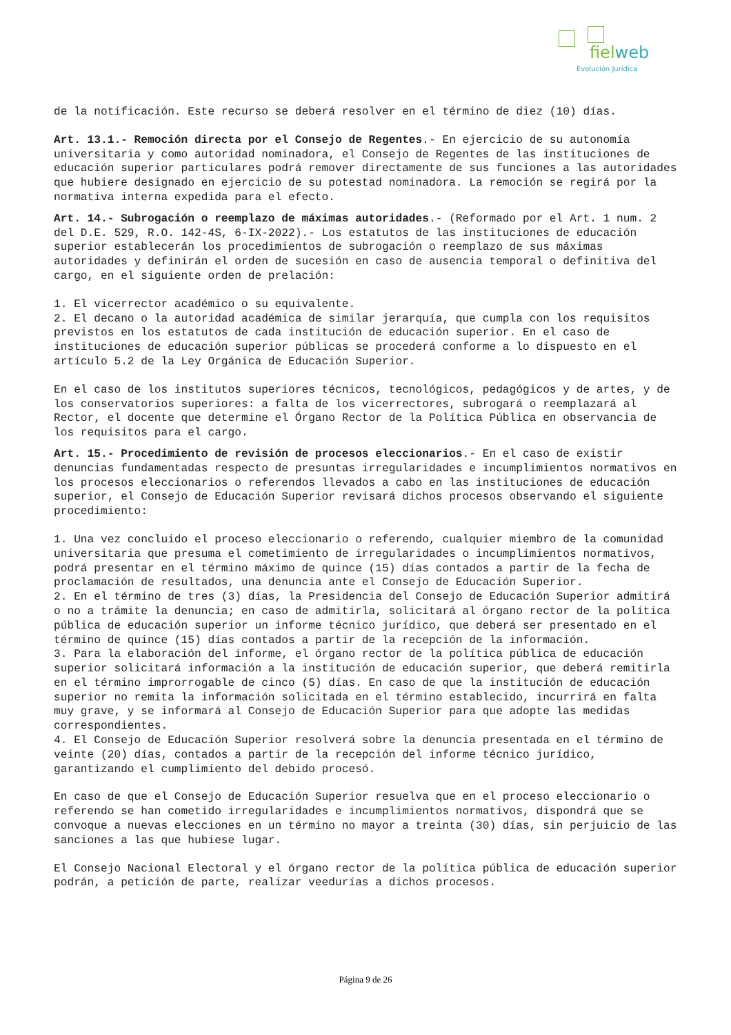fielweb
Evolución Jurídica
de la notificación. Este recurso se deberá resolver en el término de diez (10) días.
Art. 13.1.- Remoción directa por el Consejo de Regentes.- En ejercicio de su autonomía universitaria y como autoridad nominadora, el Consejo de Regentes de las instituciones de educación superior particulares podrá remover directamente de sus funciones a las autoridades que hubiere designado en ejercicio de su potestad nominadora. La remoción se regirá por la normativa interna expedida para el efecto.
Art. 14.- Subrogación o reemplazo de máximas autoridades.- (Reformado por el Art. 1 num. 2 del D.E. 529, R.O. 142-4S, 6-IX-2022).- Los estatutos de las instituciones de educación superior establecerán los procedimientos de subrogación o reemplazo de sus máximas autoridades y definirán el orden de sucesión en caso de ausencia temporal o definitiva del cargo, en el siguiente orden de prelación:
1. El vicerrector académico o su equivalente.
2. El decano o la autoridad académica de similar jerarquía, que cumpla con los requisitos previstos en los estatutos de cada institución de educación superior. En el caso de instituciones de educación superior públicas se procederá conforme a lo dispuesto en el artículo 5.2 de la Ley Orgánica de Educación Superior.
En el caso de los institutos superiores técnicos, tecnológicos, pedagógicos y de artes, y de los conservatorios superiores: a falta de los vicerrectores, subrogará o reemplazará al Rector, el docente que determine el Órgano Rector de la Política Pública en observancia de los requisitos para el cargo.
Art. 15.- Procedimiento de revisión de procesos eleccionarios.- En el caso de existir denuncias fundamentadas respecto de presuntas irregularidades e incumplimientos normativos en los procesos eleccionarios o referendos llevados a cabo en las instituciones de educación superior, el Consejo de Educación Superior revisará dichos procesos observando el siguiente procedimiento:
1. Una vez concluido el proceso eleccionario o referendo, cualquier miembro de la comunidad universitaria que presuma el cometimiento de irregularidades o incumplimientos normativos, podrá presentar en el término máximo de quince (15) días contados a partir de la fecha de proclamación de resultados, una denuncia ante el Consejo de Educación Superior.
2. En el término de tres (3) días, la Presidencia del Consejo de Educación Superior admitirá o no a trámite la denuncia; en caso de admitirla, solicitará al órgano rector de la política pública de educación superior un informe técnico jurídico, que deberá ser presentado en el término de quince (15) días contados a partir de la recepción de la información.
3. Para la elaboración del informe, el órgano rector de la política pública de educación superior solicitará información a la institución de educación superior, que deberá remitirla en el término improrrogable de cinco (5) días. En caso de que la institución de educación superior no remita la información solicitada en el término establecido, incurrirá en falta muy grave, y se informará al Consejo de Educación Superior para que adopte las medidas correspondientes.
4. El Consejo de Educación Superior resolverá sobre la denuncia presentada en el término de veinte (20) días, contados a partir de la recepción del informe técnico jurídico, garantizando el cumplimiento del debido procesó.
En caso de que el Consejo de Educación Superior resuelva que en el proceso eleccionario o referendo se han cometido irregularidades e incumplimientos normativos, dispondrá que se convoque a nuevas elecciones en un término no mayor a treinta (30) días, sin perjuicio de las sanciones a las que hubiese lugar.
El Consejo Nacional Electoral y el órgano rector de la política pública de educación superior podrán, a petición de parte, realizar veedurías a dichos procesos.
Página 9 de 26